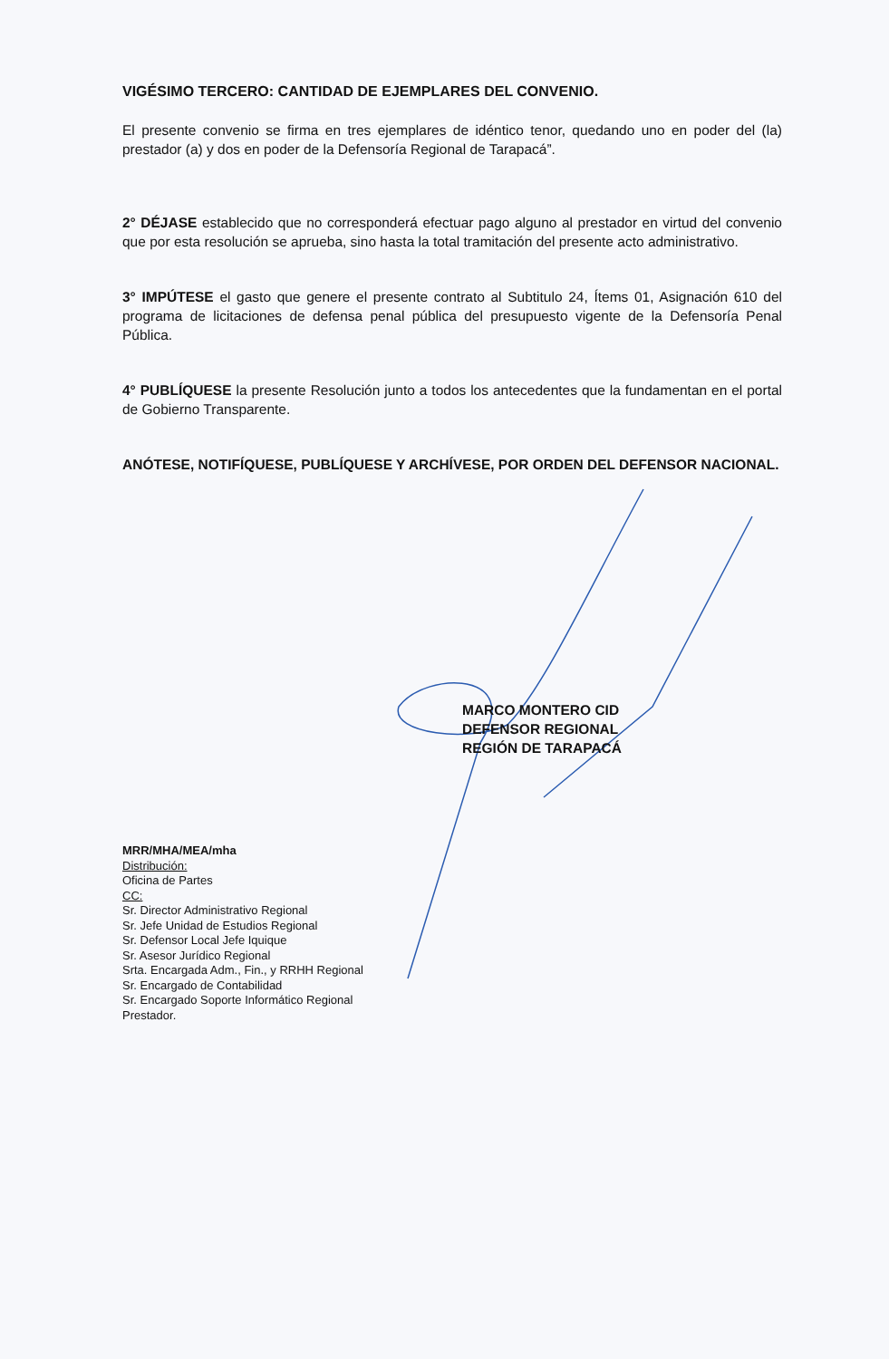VIGÉSIMO TERCERO: CANTIDAD DE EJEMPLARES DEL CONVENIO.
El presente convenio se firma en tres ejemplares de idéntico tenor, quedando uno en poder del (la) prestador (a) y dos en poder de la Defensoría Regional de Tarapacá”.
2° DÉJASE establecido que no corresponderá efectuar pago alguno al prestador en virtud del convenio que por esta resolución se aprueba, sino hasta la total tramitación del presente acto administrativo.
3° IMPÚTESE el gasto que genere el presente contrato al Subtitulo 24, Ítems 01, Asignación 610 del programa de licitaciones de defensa penal pública del presupuesto vigente de la Defensoría Penal Pública.
4° PUBLÍQUESE la presente Resolución junto a todos los antecedentes que la fundamentan en el portal de Gobierno Transparente.
ANÓTESE, NOTIFÍQUESE, PUBLÍQUESE Y ARCHÍVESE, POR ORDEN DEL DEFENSOR NACIONAL.
MARCO MONTERO CID
DEFENSOR REGIONAL
REGIÓN DE TARAPACÁ
MRR/MHA/MEA/mha
Distribución:
Oficina de Partes
CC:
Sr. Director Administrativo Regional
Sr. Jefe Unidad de Estudios Regional
Sr. Defensor Local Jefe Iquique
Sr. Asesor Jurídico Regional
Srta. Encargada Adm., Fin., y RRHH Regional
Sr. Encargado de Contabilidad
Sr. Encargado Soporte Informático Regional
Prestador.